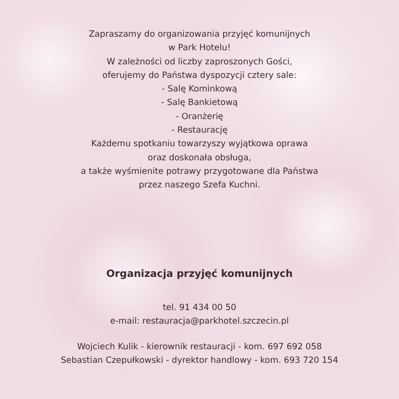Zapraszamy do organizowania przyjęć komunijnych
w Park Hotelu!
W zależności od liczby zaproszonych Gości,
oferujemy do Państwa dyspozycji cztery sale:
- Salę Kominkową
- Salę Bankietową
- Oranżerię
- Restaurację
Każdemu spotkaniu towarzyszy wyjątkowa oprawa
oraz doskonała obsługa,
a także wyśmienite potrawy przygotowane dla Państwa
przez naszego Szefa Kuchni.
Organizacja przyjęć komunijnych
tel. 91 434 00 50
e-mail: restauracja@parkhotel.szczecin.pl
Wojciech Kulik - kierownik restauracji - kom. 697 692 058
Sebastian Czepułkowski - dyrektor handlowy - kom. 693 720 154